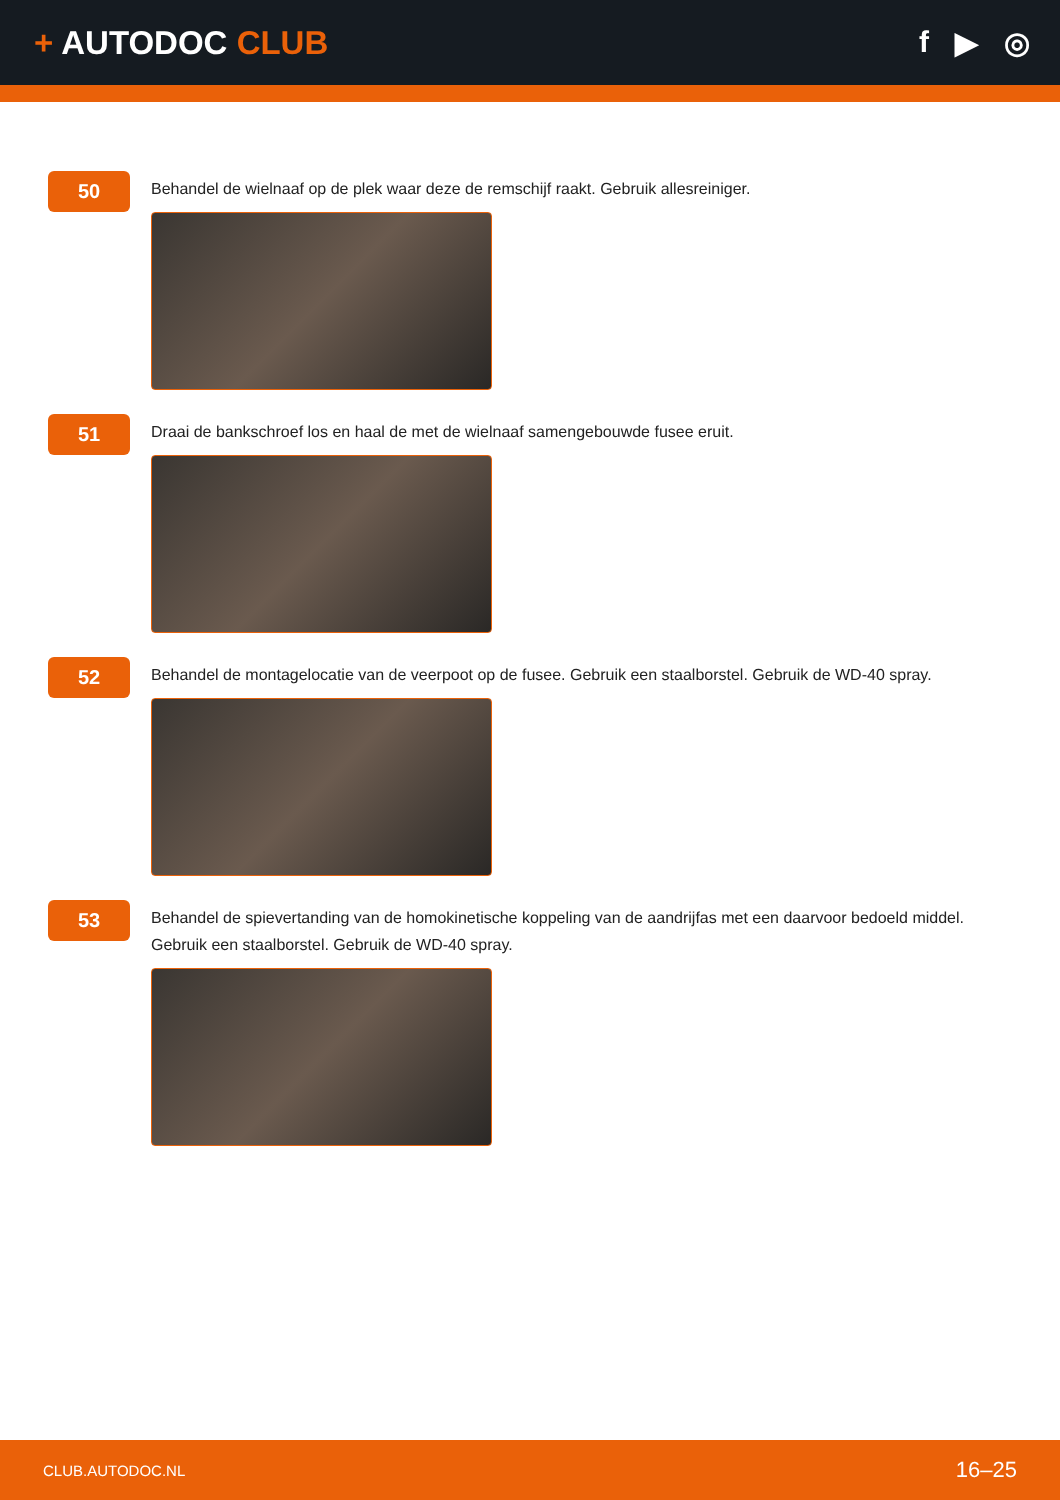+ AUTODOC CLUB f ▶ ◎
50
Behandel de wielnaaf op de plek waar deze de remschijf raakt. Gebruik allesreiniger.
51
Draai de bankschroef los en haal de met de wielnaaf samengebouwde fusee eruit.
52
Behandel de montagelocatie van de veerpoot op de fusee. Gebruik een staalborstel. Gebruik de WD-40 spray.
53
Behandel de spievertanding van de homokinetische koppeling van de aandrijfas met een daarvoor bedoeld middel. Gebruik een staalborstel. Gebruik de WD-40 spray.
CLUB.AUTODOC.NL 16–25